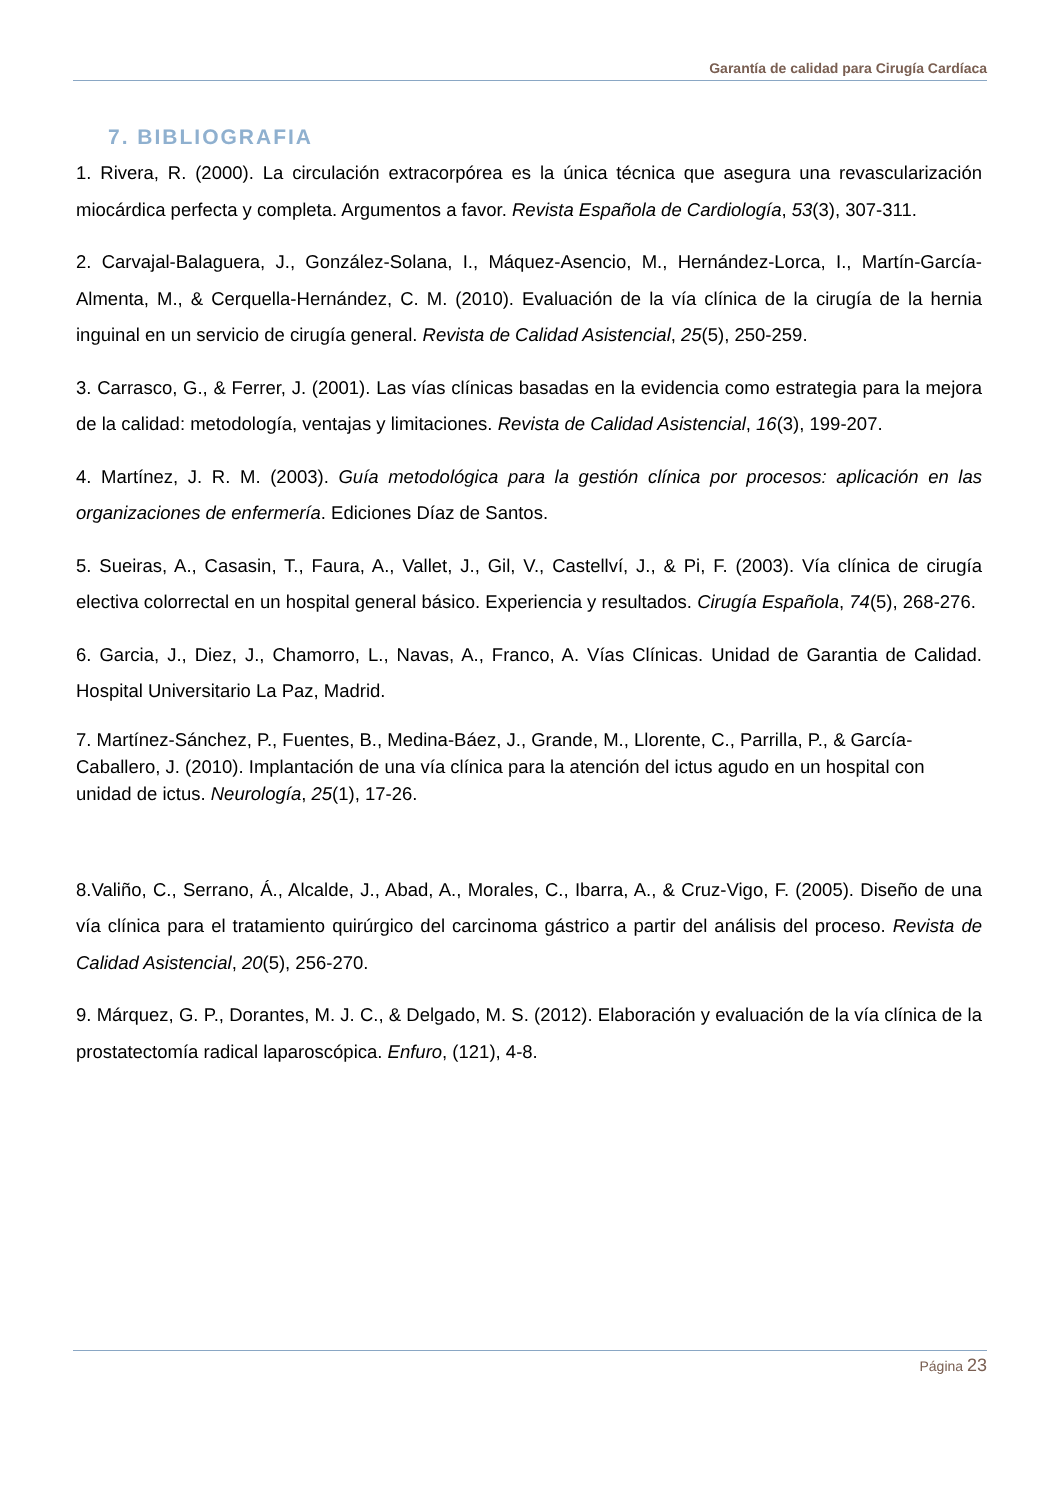Garantía de calidad para Cirugía Cardíaca
7. BIBLIOGRAFIA
1. Rivera, R. (2000). La circulación extracorpórea es la única técnica que asegura una revascularización miocárdica perfecta y completa. Argumentos a favor. Revista Española de Cardiología, 53(3), 307-311.
2. Carvajal-Balaguera, J., González-Solana, I., Máquez-Asencio, M., Hernández-Lorca, I., Martín-García-Almenta, M., & Cerquella-Hernández, C. M. (2010). Evaluación de la vía clínica de la cirugía de la hernia inguinal en un servicio de cirugía general. Revista de Calidad Asistencial, 25(5), 250-259.
3. Carrasco, G., & Ferrer, J. (2001). Las vías clínicas basadas en la evidencia como estrategia para la mejora de la calidad: metodología, ventajas y limitaciones. Revista de Calidad Asistencial, 16(3), 199-207.
4. Martínez, J. R. M. (2003). Guía metodológica para la gestión clínica por procesos: aplicación en las organizaciones de enfermería. Ediciones Díaz de Santos.
5. Sueiras, A., Casasin, T., Faura, A., Vallet, J., Gil, V., Castellví, J., & Pi, F. (2003). Vía clínica de cirugía electiva colorrectal en un hospital general básico. Experiencia y resultados. Cirugía Española, 74(5), 268-276.
6. Garcia, J., Diez, J., Chamorro, L., Navas, A., Franco, A. Vías Clínicas. Unidad de Garantia de Calidad. Hospital Universitario La Paz, Madrid.
7. Martínez-Sánchez, P., Fuentes, B., Medina-Báez, J., Grande, M., Llorente, C., Parrilla, P., & García-Caballero, J. (2010). Implantación de una vía clínica para la atención del ictus agudo en un hospital con unidad de ictus. Neurología, 25(1), 17-26.
8.Valiño, C., Serrano, Á., Alcalde, J., Abad, A., Morales, C., Ibarra, A., & Cruz-Vigo, F. (2005). Diseño de una vía clínica para el tratamiento quirúrgico del carcinoma gástrico a partir del análisis del proceso. Revista de Calidad Asistencial, 20(5), 256-270.
9. Márquez, G. P., Dorantes, M. J. C., & Delgado, M. S. (2012). Elaboración y evaluación de la vía clínica de la prostatectomía radical laparoscópica. Enfuro, (121), 4-8.
Página 23